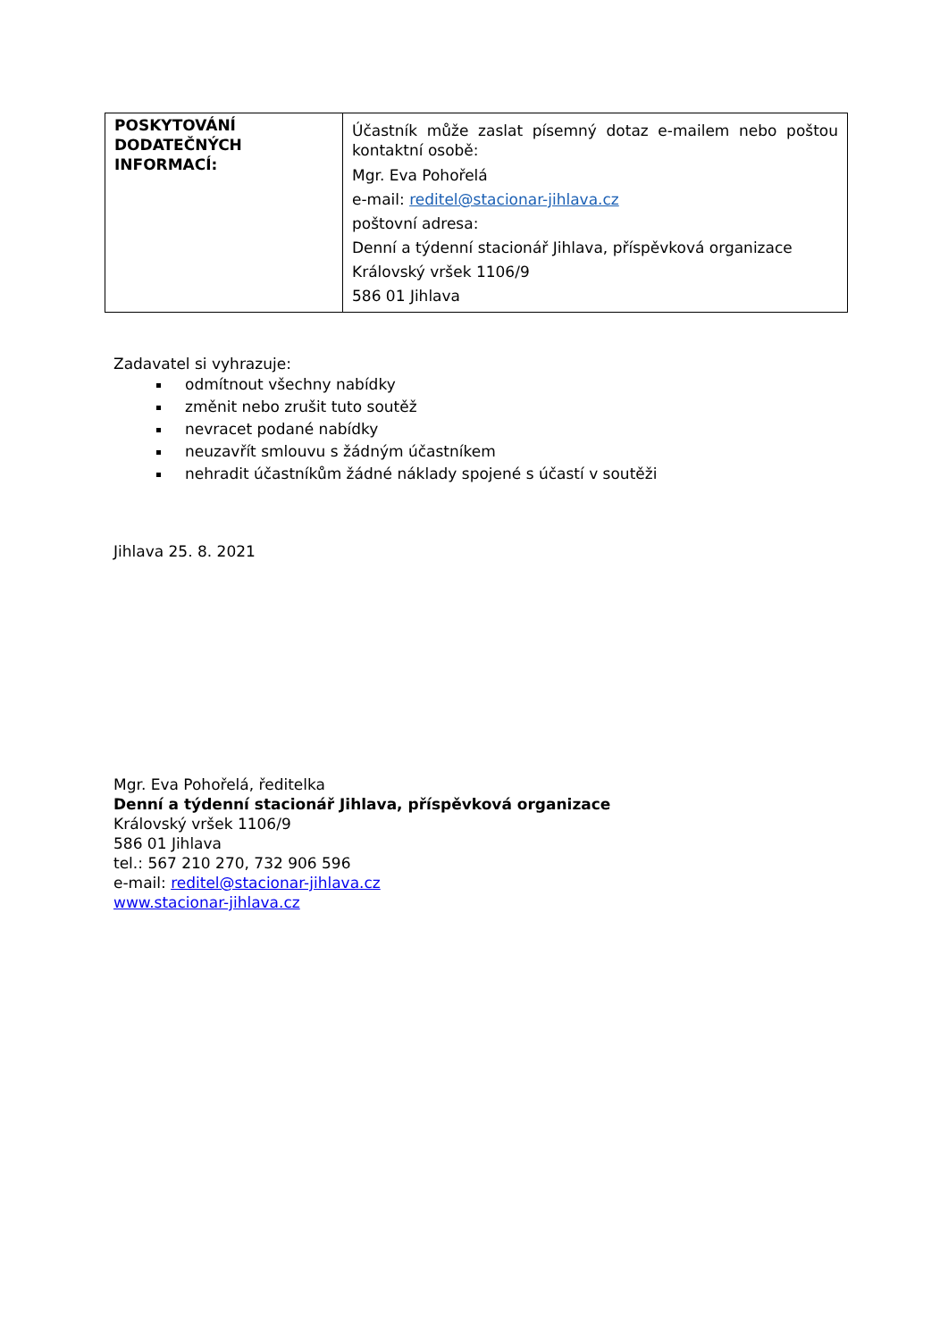| POSKYTOVÁNÍ DODATEČNÝCH INFORMACÍ: | Účastník může zaslat písemný dotaz e-mailem nebo poštou kontaktní osobě: Mgr. Eva Pohořelá e-mail: reditel@stacionar-jihlava.cz poštovní adresa: Denní a týdenní stacionář Jihlava, příspěvková organizace Královský vršek 1106/9 586 01 Jihlava |
Zadavatel si vyhrazuje:
odmítnout všechny nabídky
změnit nebo zrušit tuto soutěž
nevracet podané nabídky
neuzavřít smlouvu s žádným účastníkem
nehradit účastníkům žádné náklady spojené s účastí v soutěži
Jihlava 25. 8. 2021
Mgr. Eva Pohořelá, ředitelka
Denní a týdenní stacionář Jihlava, příspěvková organizace
Královský vršek 1106/9
586 01 Jihlava
tel.: 567 210 270, 732 906 596
e-mail: reditel@stacionar-jihlava.cz
www.stacionar-jihlava.cz